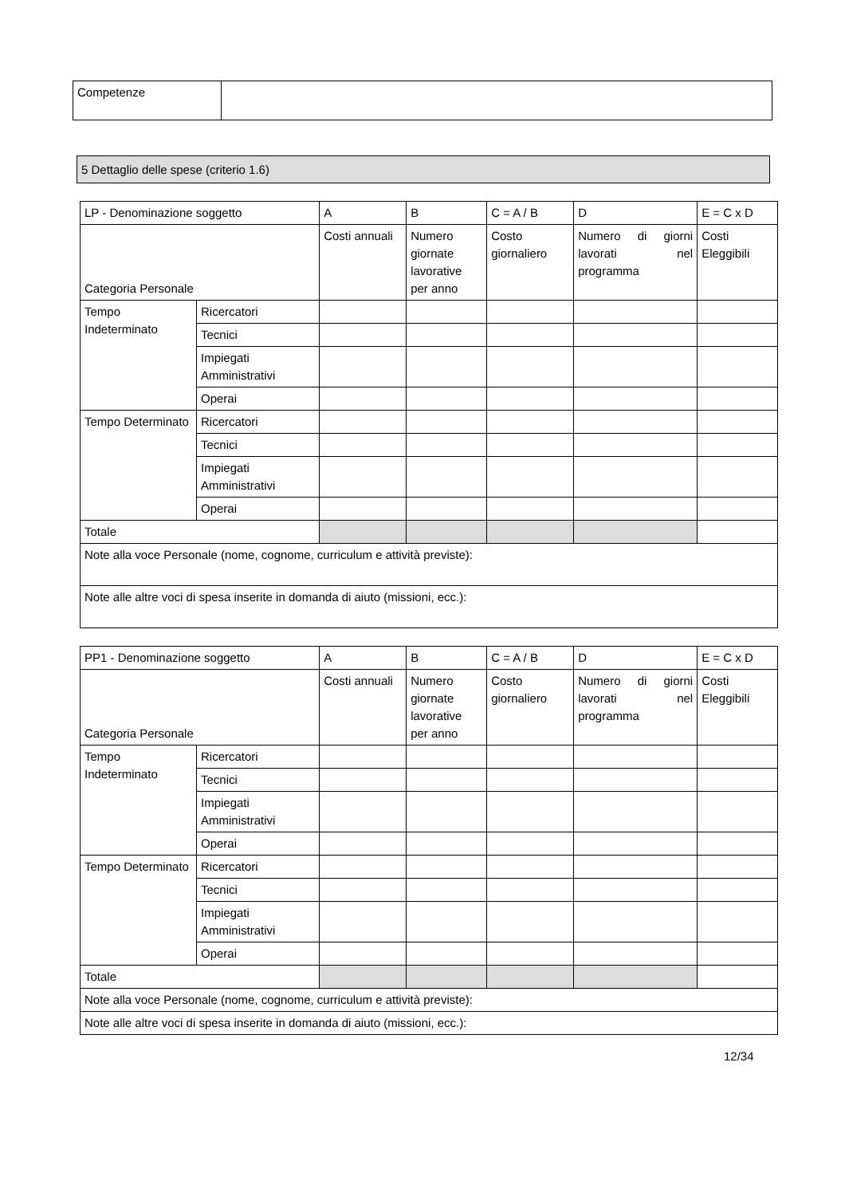| Competenze | |
5 Dettaglio delle spese (criterio 1.6)
| LP - Denominazione soggetto | | A | B | C = A / B | D | E = C x D |
| Categoria Personale | | Costi annuali | Numero giornate lavorative per anno | Costo giornaliero | Numero di giorni lavorati nel programma | Costi Eleggibili |
| Tempo Indeterminato | Ricercatori | | | | | |
| | Tecnici | | | | | |
| | Impiegati Amministrativi | | | | | |
| | Operai | | | | | |
| Tempo Determinato | Ricercatori | | | | | |
| | Tecnici | | | | | |
| | Impiegati Amministrativi | | | | | |
| | Operai | | | | | |
| Totale | | | | | | |
| Note alla voce Personale (nome, cognome, curriculum e attività previste): | | | | | | |
| Note alle altre voci di spesa inserite in domanda di aiuto (missioni, ecc.): | | | | | | |
| PP1 - Denominazione soggetto | | A | B | C = A / B | D | E = C x D |
| Categoria Personale | | Costi annuali | Numero giornate lavorative per anno | Costo giornaliero | Numero di giorni lavorati nel programma | Costi Eleggibili |
| Tempo Indeterminato | Ricercatori | | | | | |
| | Tecnici | | | | | |
| | Impiegati Amministrativi | | | | | |
| | Operai | | | | | |
| Tempo Determinato | Ricercatori | | | | | |
| | Tecnici | | | | | |
| | Impiegati Amministrativi | | | | | |
| | Operai | | | | | |
| Totale | | | | | | |
| Note alla voce Personale (nome, cognome, curriculum e attività previste): | | | | | | |
| Note alle altre voci di spesa inserite in domanda di aiuto (missioni, ecc.): | | | | | | |
12/34